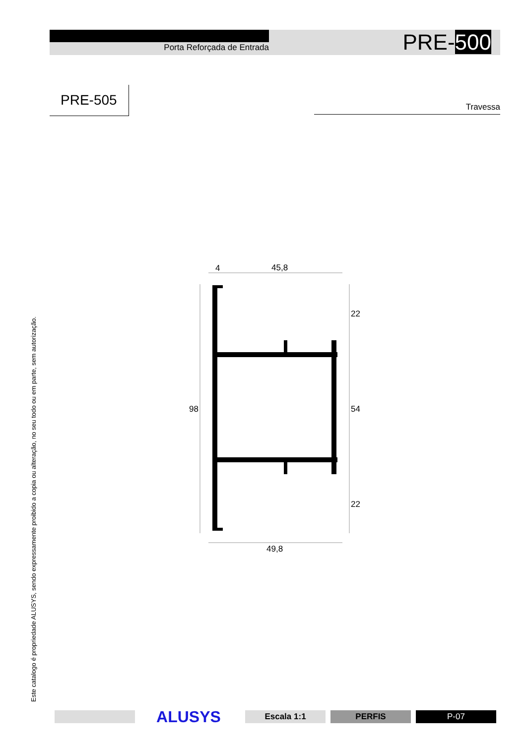Porta Reforçada de Entrada PRE-500
PRE-505 Travessa
Este catalogo é propriedade ALUSYS, sendo expressamente proibido a copia ou alteração, no seu todo ou em parte, sem autorização.
4
45,8
98
22
54
22
49,8
ALUSYS Escala 1:1 PERFIS P-07